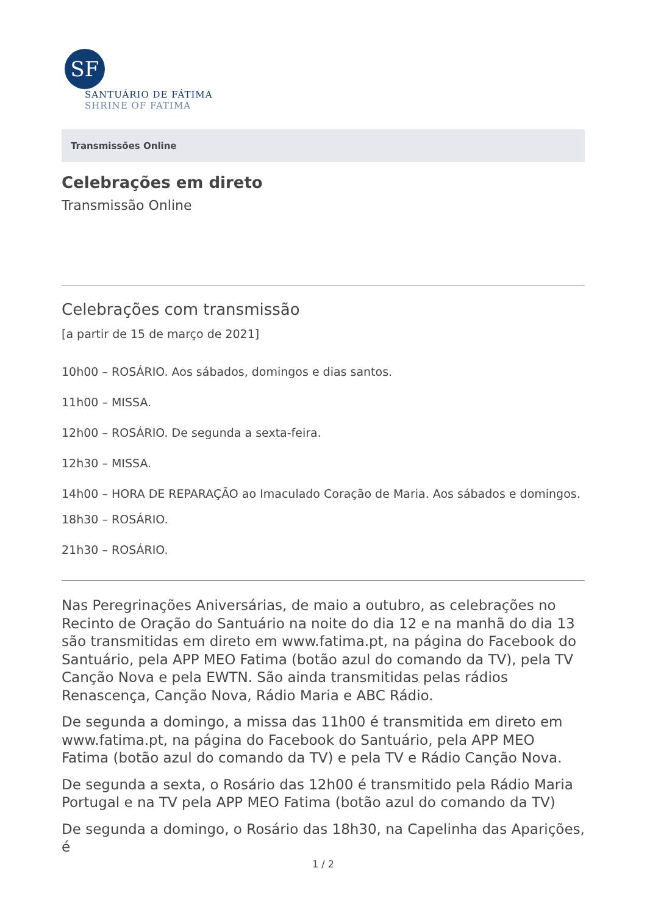SF
SANTUÁRIO DE FÁTIMA
SHRINE OF FATIMA
Transmissões Online
Celebrações em direto
Transmissão Online
Celebrações com transmissão
[a partir de 15 de março de 2021]
10h00 – ROSÁRIO. Aos sábados, domingos e dias santos.
11h00 – MISSA.
12h00 – ROSÁRIO. De segunda a sexta-feira.
12h30 – MISSA.
14h00 – HORA DE REPARAÇÃO ao Imaculado Coração de Maria. Aos sábados e domingos.
18h30 – ROSÁRIO.
21h30 – ROSÁRIO.
Nas Peregrinações Aniversárias, de maio a outubro, as celebrações no Recinto de Oração do Santuário na noite do dia 12 e na manhã do dia 13 são transmitidas em direto em www.fatima.pt, na página do Facebook do Santuário, pela APP MEO Fatima (botão azul do comando da TV), pela TV Canção Nova e pela EWTN. São ainda transmitidas pelas rádios Renascença, Canção Nova, Rádio Maria e ABC Rádio.
De segunda a domingo, a missa das 11h00 é transmitida em direto em www.fatima.pt, na página do Facebook do Santuário, pela APP MEO Fatima (botão azul do comando da TV) e pela TV e Rádio Canção Nova.
De segunda a sexta, o Rosário das 12h00 é transmitido pela Rádio Maria Portugal e na TV pela APP MEO Fatima (botão azul do comando da TV)
De segunda a domingo, o Rosário das 18h30, na Capelinha das Aparições, é
1 / 2